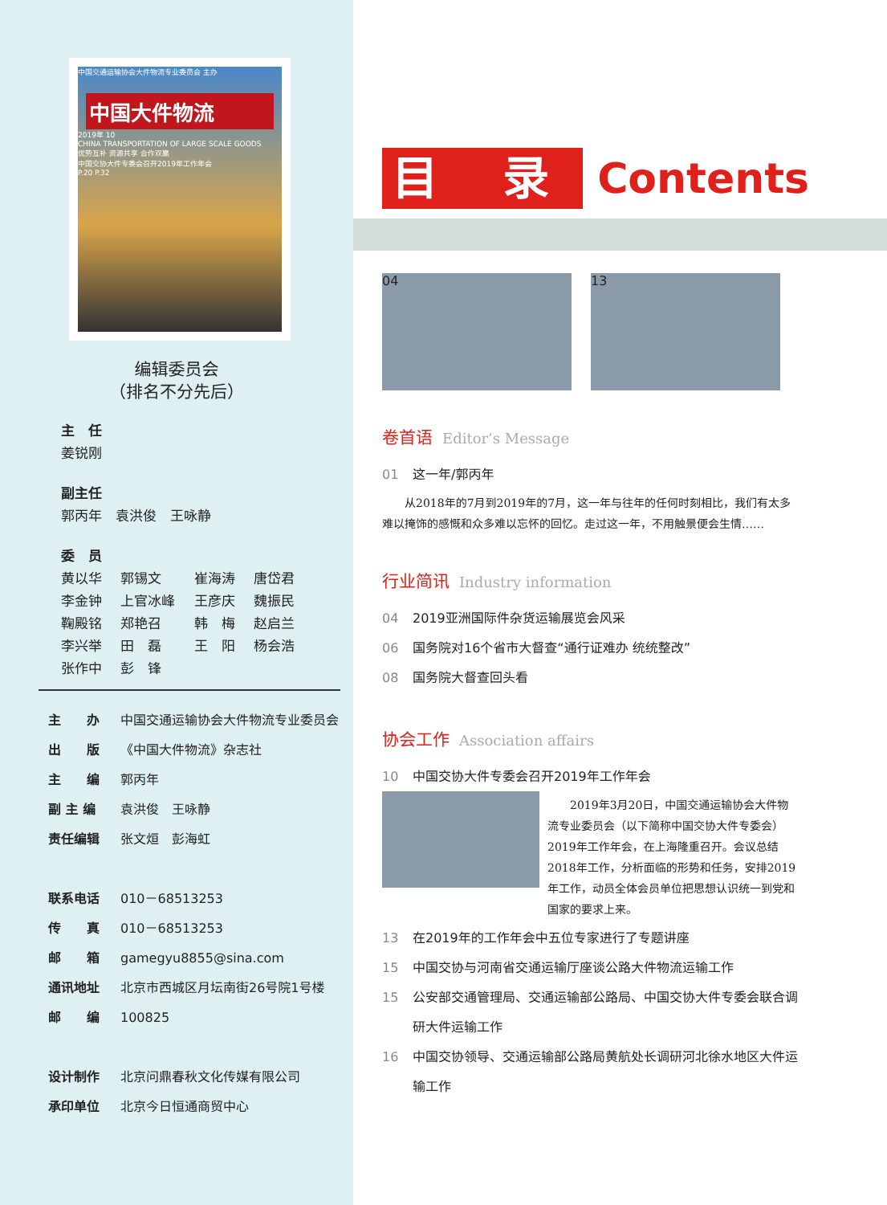中国交通运输协会大件物流专业委员会 主办
中国大件物流
2019年 10
CHINA TRANSPORTATION OF LARGE SCALE GOODS
优势互补 资源共享 合作双赢
中国交协大件专委会召开2019年工作年会
P.20 P.32
编辑委员会
（排名不分先后）
主　任
姜锐刚
副主任
郭丙年　袁洪俊　王咏静
委　员
黄以华 郭锡文 崔海涛 唐岱君 李金钟 上官冰峰 王彦庆 魏振民 鞠殿铭 郑艳召 韩　梅 赵启兰 李兴举 田　磊 王　阳 杨会浩 张作中 彭　锋
主　　办 中国交通运输协会大件物流专业委员会
出　　版 《中国大件物流》杂志社
主　　编 郭丙年
副 主 编 袁洪俊　王咏静
责任编辑 张文烜　彭海虹
联系电话 010－68513253
传　　真 010－68513253
邮　　箱 gamegyu8855@sina.com
通讯地址 北京市西城区月坛南街26号院1号楼
邮　　编 100825
设计制作 北京问鼎春秋文化传媒有限公司
承印单位 北京今日恒通商贸中心
目 录
Contents
04 13
卷首语 Editor’s Message
01 这一年/郭丙年
从2018年的7月到2019年的7月，这一年与往年的任何时刻相比，我们有太多难以掩饰的感慨和众多难以忘怀的回忆。走过这一年，不用触景便会生情……
行业简讯 Industry information
04 2019亚洲国际件杂货运输展览会风采
06 国务院对16个省市大督查“通行证难办 统统整改”
08 国务院大督查回头看
协会工作 Association affairs
10 中国交协大件专委会召开2019年工作年会
2019年3月20日，中国交通运输协会大件物流专业委员会（以下简称中国交协大件专委会）2019年工作年会，在上海隆重召开。会议总结2018年工作，分析面临的形势和任务，安排2019年工作，动员全体会员单位把思想认识统一到党和国家的要求上来。
13 在2019年的工作年会中五位专家进行了专题讲座
15 中国交协与河南省交通运输厅座谈公路大件物流运输工作
15 公安部交通管理局、交通运输部公路局、中国交协大件专委会联合调研大件运输工作
16 中国交协领导、交通运输部公路局黄航处长调研河北徐水地区大件运输工作